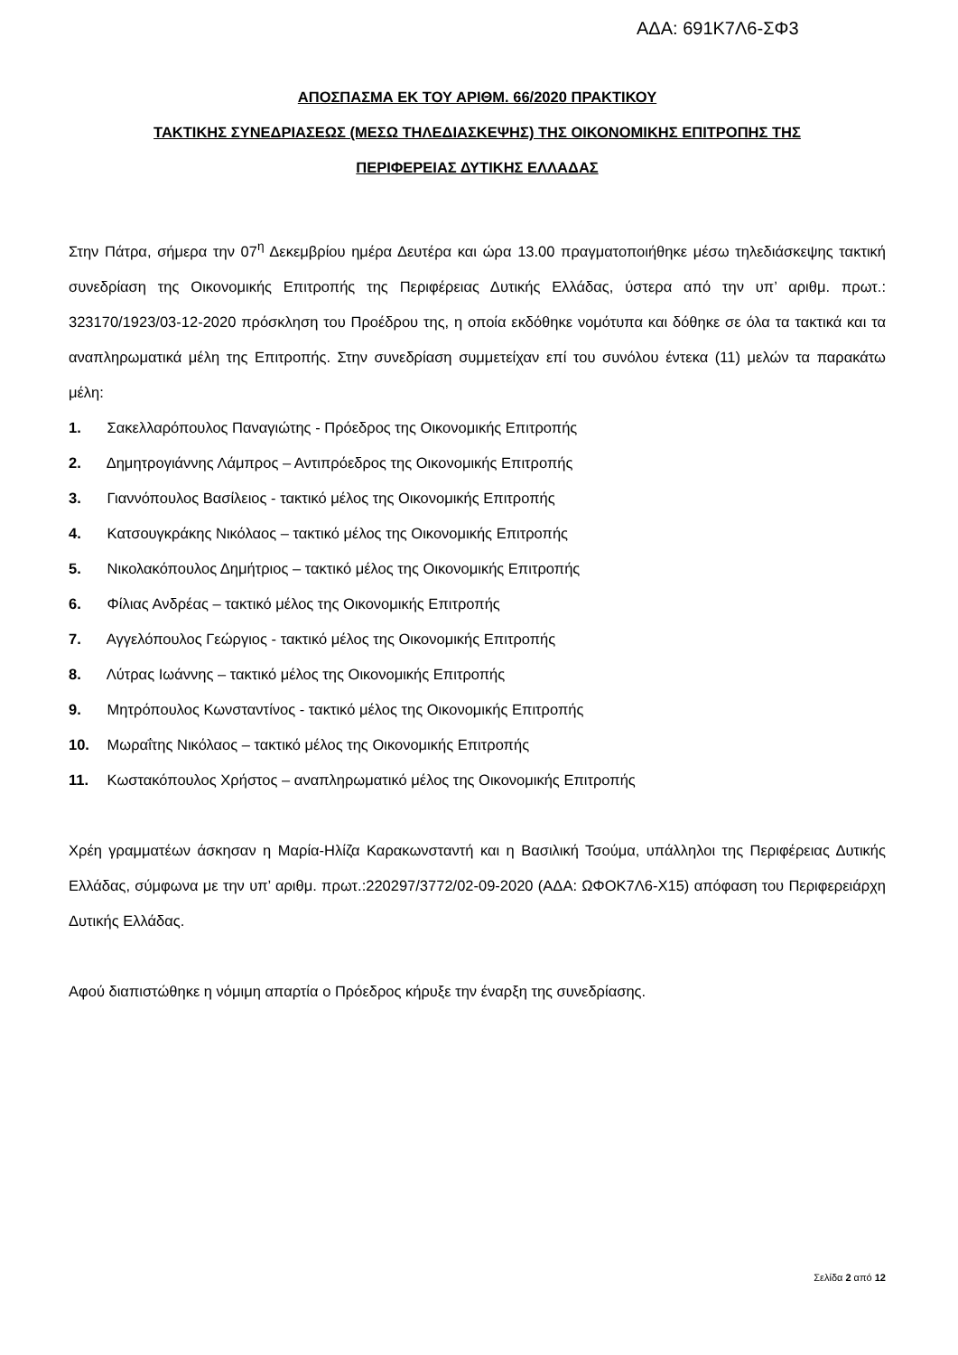ΑΔΑ: 691Κ7Λ6-ΣΦ3
ΑΠΟΣΠΑΣΜΑ ΕΚ ΤΟΥ ΑΡΙΘΜ. 66/2020 ΠΡΑΚΤΙΚΟΥ
ΤΑΚΤΙΚΗΣ ΣΥΝΕΔΡΙΑΣΕΩΣ (ΜΕΣΩ ΤΗΛΕΔΙΑΣΚΕΨΗΣ) ΤΗΣ ΟΙΚΟΝΟΜΙΚΗΣ ΕΠΙΤΡΟΠΗΣ ΤΗΣ
ΠΕΡΙΦΕΡΕΙΑΣ ΔΥΤΙΚΗΣ ΕΛΛΑΔΑΣ
Στην Πάτρα, σήμερα την 07<sup>η</sup> Δεκεμβρίου ημέρα Δευτέρα και ώρα 13.00 πραγματοποιήθηκε μέσω τηλεδιάσκεψης τακτική συνεδρίαση της Οικονομικής Επιτροπής της Περιφέρειας Δυτικής Ελλάδας, ύστερα από την υπ’ αριθμ. πρωτ.: 323170/1923/03-12-2020 πρόσκληση του Προέδρου της, η οποία εκδόθηκε νομότυπα και δόθηκε σε όλα τα τακτικά και τα αναπληρωματικά μέλη της Επιτροπής. Στην συνεδρίαση συμμετείχαν επί του συνόλου έντεκα (11) μελών τα παρακάτω μέλη:
1. Σακελλαρόπουλος Παναγιώτης - Πρόεδρος της Οικονομικής Επιτροπής
2. Δημητρογιάννης Λάμπρος – Αντιπρόεδρος της Οικονομικής Επιτροπής
3. Γιαννόπουλος Βασίλειος - τακτικό μέλος της Οικονομικής Επιτροπής
4. Κατσουγκράκης Νικόλαος – τακτικό μέλος της Οικονομικής Επιτροπής
5. Νικολακόπουλος Δημήτριος – τακτικό μέλος της Οικονομικής Επιτροπής
6. Φίλιας Ανδρέας – τακτικό μέλος της Οικονομικής Επιτροπής
7. Αγγελόπουλος Γεώργιος - τακτικό μέλος της Οικονομικής Επιτροπής
8. Λύτρας Ιωάννης – τακτικό μέλος της Οικονομικής Επιτροπής
9. Μητρόπουλος Κωνσταντίνος - τακτικό μέλος της Οικονομικής Επιτροπής
10. Μωραΐτης Νικόλαος – τακτικό μέλος της Οικονομικής Επιτροπής
11. Κωστακόπουλος Χρήστος – αναπληρωματικό μέλος της Οικονομικής Επιτροπής
Χρέη γραμματέων άσκησαν η Μαρία-Ηλίζα Καρακωνσταντή και η Βασιλική Τσούμα, υπάλληλοι της Περιφέρειας Δυτικής Ελλάδας, σύμφωνα με την υπ’ αριθμ. πρωτ.:220297/3772/02-09-2020 (ΑΔΑ: ΩΦΟΚ7Λ6-Χ15) απόφαση του Περιφερειάρχη Δυτικής Ελλάδας.
Αφού διαπιστώθηκε η νόμιμη απαρτία ο Πρόεδρος κήρυξε την έναρξη της συνεδρίασης.
Σελίδα 2 από 12